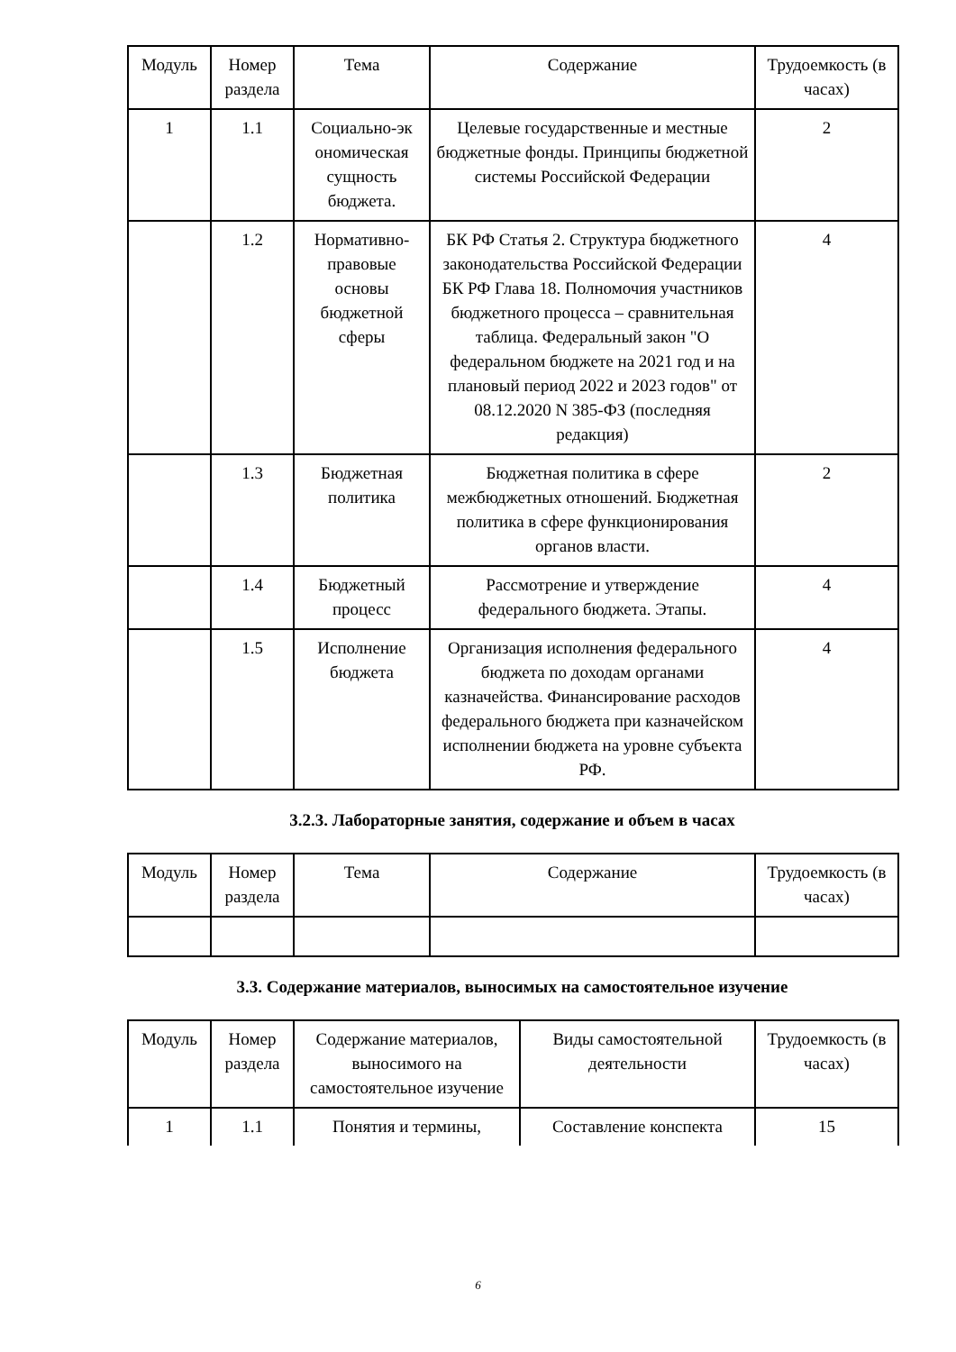| Модуль | Номер раздела | Тема | Содержание | Трудоемкость (в часах) |
| --- | --- | --- | --- | --- |
| 1 | 1.1 | Социально-эк ономическая сущность бюджета. | Целевые государственные и местные бюджетные фонды. Принципы бюджетной системы Российской Федерации | 2 |
| | 1.2 | Нормативно-правовые основы бюджетной сферы | БК РФ Статья 2. Структура бюджетного законодательства Российской Федерации БК РФ Глава 18. Полномочия участников бюджетного процесса – сравнительная таблица. Федеральный закон "О федеральном бюджете на 2021 год и на плановый период 2022 и 2023 годов" от 08.12.2020 N 385-ФЗ (последняя редакция) | 4 |
| | 1.3 | Бюджетная политика | Бюджетная политика в сфере межбюджетных отношений. Бюджетная политика в сфере функционирования органов власти. | 2 |
| | 1.4 | Бюджетный процесс | Рассмотрение и утверждение федерального бюджета. Этапы. | 4 |
| | 1.5 | Исполнение бюджета | Организация исполнения федерального бюджета по доходам органами казначейства. Финансирование расходов федерального бюджета при казначейском исполнении бюджета на уровне субъекта РФ. | 4 |
3.2.3. Лабораторные занятия, содержание и объем в часах
| Модуль | Номер раздела | Тема | Содержание | Трудоемкость (в часах) |
| --- | --- | --- | --- | --- |
3.3. Содержание материалов, выносимых на самостоятельное изучение
| Модуль | Номер раздела | Содержание материалов, выносимого на самостоятельное изучение | Виды самостоятельной деятельности | Трудоемкость (в часах) |
| --- | --- | --- | --- | --- |
| 1 | 1.1 | Понятия и термины, | Составление конспекта | 15 |
6